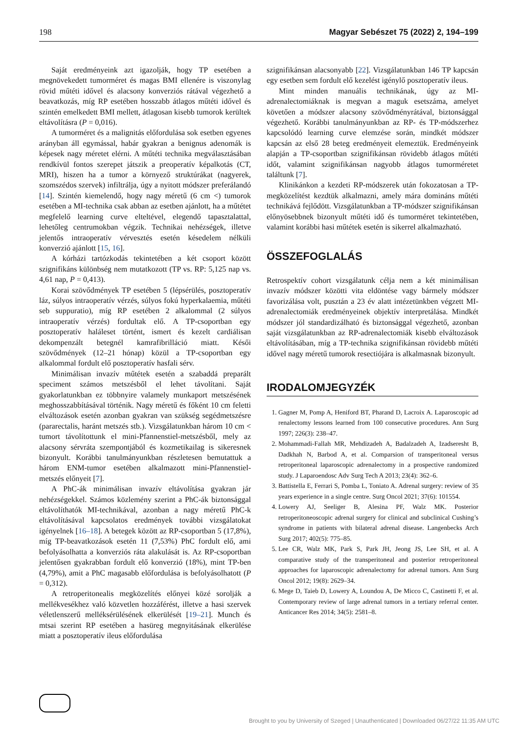198 Magyar Sebészet 75 (2022) 2, 194–199
Saját eredményeink azt igazolják, hogy TP esetében a megnövekedett tumorméret és magas BMI ellenére is viszonylag rövid műtéti idővel és alacsony konverziós rátával végezhető a beavatkozás, míg RP esetében hosszabb átlagos műtéti idővel és szintén emelkedett BMI mellett, átlagosan kisebb tumorok kerültek eltávolításra (P = 0,016).
A tumorméret és a malignitás előfordulása sok esetben egyenes arányban áll egymással, habár gyakran a benignus adenomák is képesek nagy méretet elérni. A műtéti technika megválasztásában rendkívül fontos szerepet játszik a preoperatív képalkotás (CT, MRI), hiszen ha a tumor a környező struktúrákat (nagyerek, szomszédos szervek) infiltrálja, úgy a nyitott módszer preferálandó [14]. Szintén kiemelendő, hogy nagy méretű (6 cm <) tumorok esetében a MI-technika csak abban az esetben ajánlott, ha a műtétet megfelelő learning curve elteltével, elegendő tapasztalattal, lehetőleg centrumokban végzik. Technikai nehézségek, illetve jelentős intraoperatív vérvesztés esetén késedelem nélküli konverzió ajánlott [15, 16].
A kórházi tartózkodás tekintetében a két csoport között szignifikáns különbség nem mutatkozott (TP vs. RP: 5,125 nap vs. 4,61 nap, P = 0,413).
Korai szövődmények TP esetében 5 (lépsérülés, posztoperatív láz, súlyos intraoperatív vérzés, súlyos fokú hyperkalaemia, műtéti seb suppuratio), míg RP esetében 2 alkalommal (2 súlyos intraoperatív vérzés) fordultak elő. A TP-csoportban egy posztoperatív haláleset történt, ismert és kezelt cardiálisan dekompenzált betegnél kamrafibrilláció miatt. Késői szövődmények (12–21 hónap) közül a TP-csoportban egy alkalommal fordult elő posztoperatív hasfali sérv.
Minimálisan invazív műtétek esetén a szabaddá preparált speciment számos metszésből el lehet távolítani. Saját gyakorlatunkban ez többnyire valamely munkaport metszésének meghosszabbításával történik. Nagy méretű és főként 10 cm feletti elváltozások esetén azonban gyakran van szükség segédmetszésre (pararectalis, haránt metszés stb.). Vizsgálatunkban három 10 cm < tumort távolítottunk el mini-Pfannenstiel-metszésből, mely az alacsony sérvráta szempontjából és kozmetikailag is sikeresnek bizonyult. Korábbi tanulmányunkban részletesen bemutattuk a három ENM-tumor esetében alkalmazott mini-Pfannenstiel-metszés előnyeit [7].
A PhC-ák minimálisan invazív eltávolítása gyakran jár nehézségekkel. Számos közlemény szerint a PhC-ák biztonsággal eltávolíthatók MI-technikával, azonban a nagy méretű PhC-k eltávolításával kapcsolatos eredmények további vizsgálatokat igényelnek [16–18]. A betegek között az RP-csoportban 5 (17,8%), míg TP-beavatkozások esetén 11 (7,53%) PhC fordult elő, ami befolyásolhatta a konverziós ráta alakulását is. Az RP-csoportban jelentősen gyakrabban fordult elő konverzió (18%), mint TP-ben (4,79%), amit a PhC magasabb előfordulása is befolyásolhatott (P = 0,312).
A retroperitonealis megközelítés előnyei közé sorolják a mellékvesékhez való közvetlen hozzáférést, illetve a hasi szervek véletlenszerű melléksérülésének elkerülését [19–21]. Munch és mtsai szerint RP esetében a hasüreg megnyitásának elkerülése miatt a posztoperatív ileus előfordulása
szignifikánsan alacsonyabb [22]. Vizsgálatunkban 146 TP kapcsán egy esetben sem fordult elő kezelést igénylő posztoperatív ileus.
Mint minden manuális technikának, úgy az MI-adrenalectomiáknak is megvan a maguk esetszáma, amelyet követően a módszer alacsony szövődményrátával, biztonsággal végezhető. Korábbi tanulmányunkban az RP- és TP-módszerhez kapcsolódó learning curve elemzése során, mindkét módszer kapcsán az első 28 beteg eredményeit elemeztük. Eredményeink alapján a TP-csoportban szignifikánsan rövidebb átlagos műtéti időt, valamint szignifikánsan nagyobb átlagos tumorméretet találtunk [7].
Klinikánkon a kezdeti RP-módszerek után fokozatosan a TP-megközelítést kezdtük alkalmazni, amely mára domináns műtéti technikává fejlődött. Vizsgálatunkban a TP-módszer szignifikánsan előnyösebbnek bizonyult műtéti idő és tumorméret tekintetében, valamint korábbi hasi műtétek esetén is sikerrel alkalmazható.
ÖSSZEFOGLALÁS
Retrospektív cohort vizsgálatunk célja nem a két minimálisan invazív módszer közötti vita eldöntése vagy bármely módszer favorizálása volt, pusztán a 23 év alatt intézetünkben végzett MI-adrenalectomiák eredményeinek objektív interpretálása. Mindkét módszer jól standardizálható és biztonsággal végezhető, azonban saját vizsgálatunkban az RP-adrenalectomiák kisebb elváltozások eltávolításában, míg a TP-technika szignifikánsan rövidebb műtéti idővel nagy méretű tumorok resectiójára is alkalmasnak bizonyult.
IRODALOMJEGYZÉK
1. Gagner M, Pomp A, Heniford BT, Pharand D, Lacroix A. Laparoscopic ad renalectomy lessons learned from 100 consecutive procedures. Ann Surg 1997; 226(3): 238–47.
2. Mohammadi-Fallah MR, Mehdizadeh A, Badalzadeh A, Izadseresht B, Dadkhah N, Barbod A, et al. Comparsion of transperitoneal versus retroperitoneal laparoscopic adrenalectomy in a prospective randomized study. J Laparoendosc Adv Surg Tech A 2013; 23(4): 362–6.
3. Battistella E, Ferrari S, Pomba L, Toniato A. Adrenal surgery: review of 35 years experience in a single centre. Surg Oncol 2021; 37(6): 101554.
4. Lowery AJ, Seeliger B, Alesina PF, Walz MK. Posterior retroperitoneoscopic adrenal surgery for clinical and subclinical Cushing’s syndrome in patients with bilateral adrenal disease. Langenbecks Arch Surg 2017; 402(5): 775–85.
5. Lee CR, Walz MK, Park S, Park JH, Jeong JS, Lee SH, et al. A comparative study of the transperitoneal and posterior retroperitoneal approaches for laparoscopic adrenalectomy for adrenal tumors. Ann Surg Oncol 2012; 19(8): 2629–34.
6. Mege D, Taieb D, Lowery A, Loundou A, De Micco C, Castinetti F, et al. Contemporary review of large adrenal tumors in a tertiary referral center. Anticancer Res 2014; 34(5): 2581–8.
Brought to you by University of Szeged | Unauthenticated | Downloaded 06/27/22 11:35 AM UTC